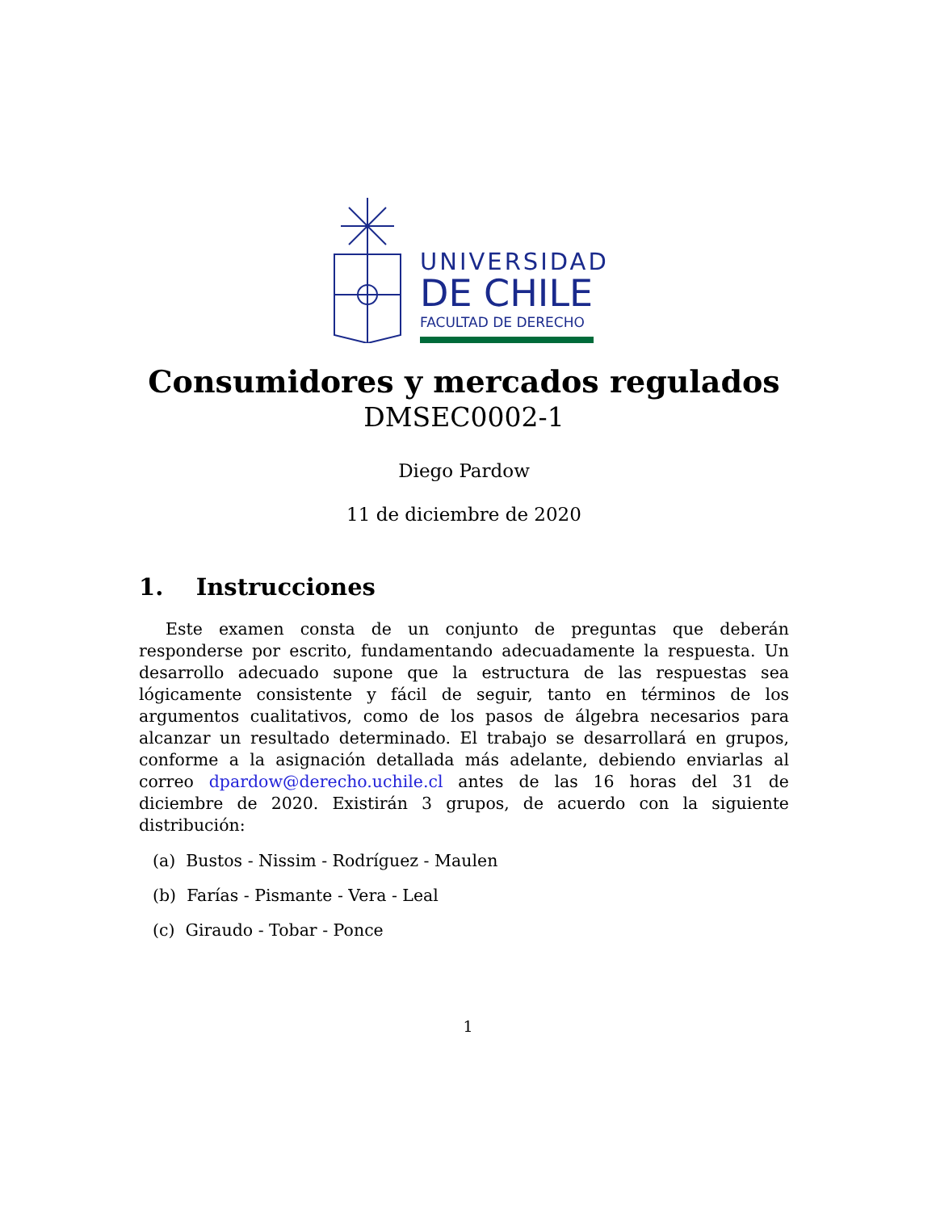UNIVERSIDAD
DE CHILE
FACULTAD DE DERECHO
Consumidores y mercados regulados
DMSEC0002-1
Diego Pardow
11 de diciembre de 2020
1. Instrucciones
Este examen consta de un conjunto de preguntas que deberán responderse por escrito, fundamentando adecuadamente la respuesta. Un desarrollo adecuado supone que la estructura de las respuestas sea lógicamente consistente y fácil de seguir, tanto en términos de los argumentos cualitativos, como de los pasos de álgebra necesarios para alcanzar un resultado determinado. El trabajo se desarrollará en grupos, conforme a la asignación detallada más adelante, debiendo enviarlas al correo dpardow@derecho.uchile.cl antes de las 16 horas del 31 de diciembre de 2020. Existirán 3 grupos, de acuerdo con la siguiente distribución:
(a) Bustos - Nissim - Rodríguez - Maulen
(b) Farías - Pismante - Vera - Leal
(c) Giraudo - Tobar - Ponce
1